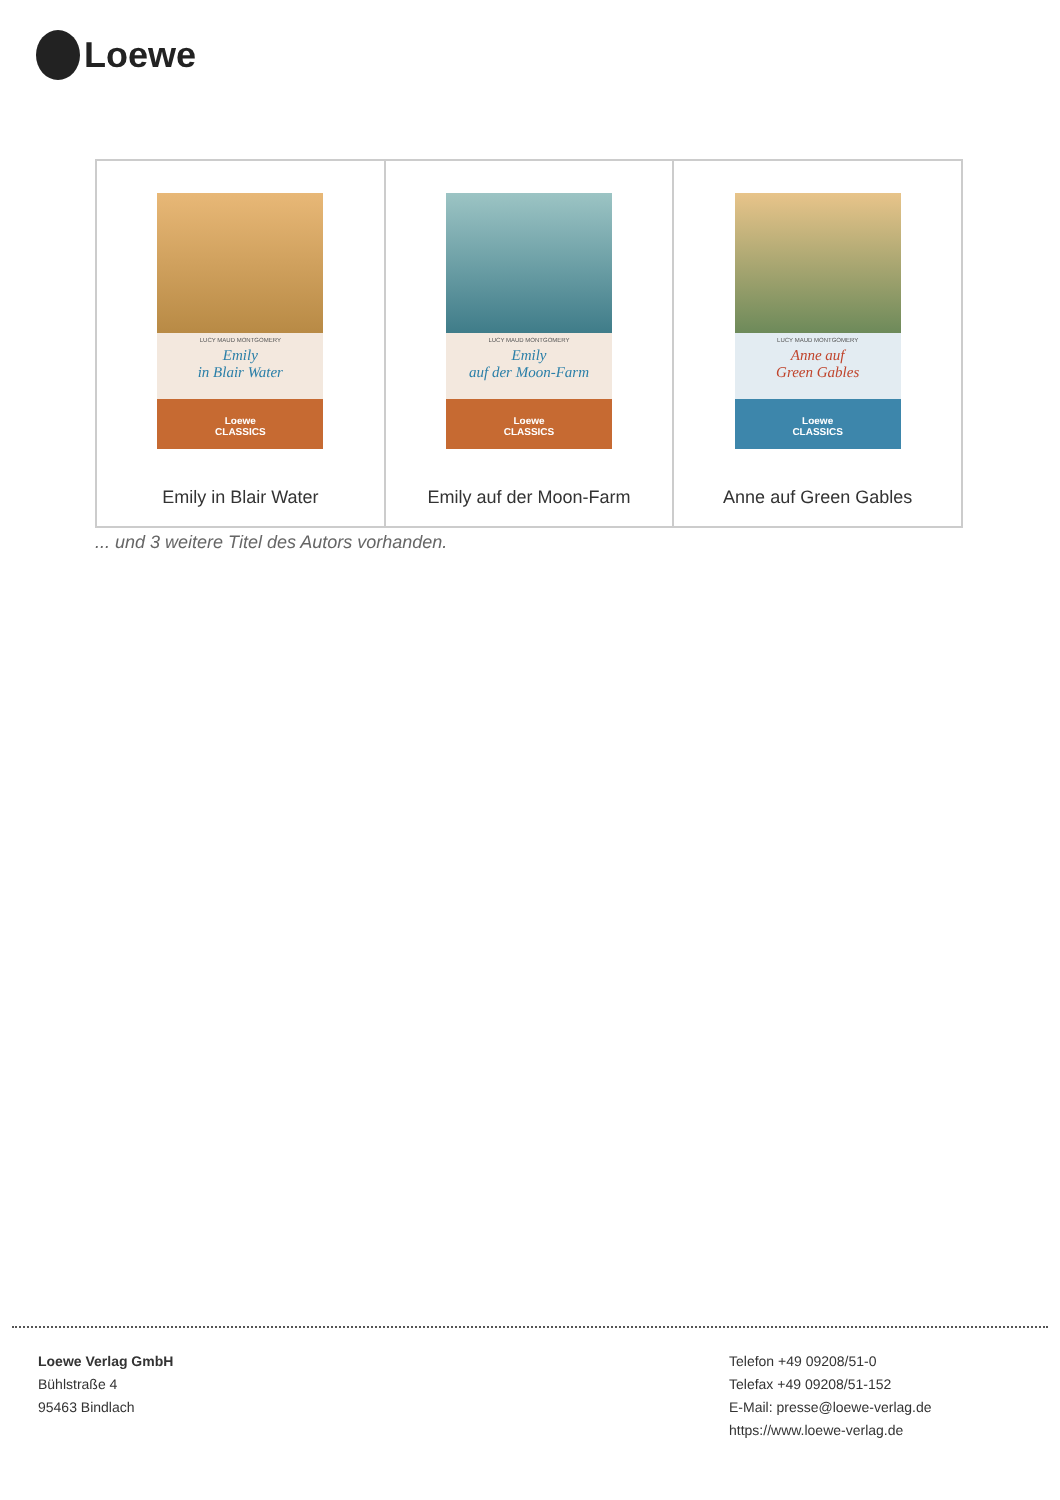Loewe
| LUCY MAUD MONTGOMERY Emily in Blair Water Loewe CLASSICS Emily in Blair Water | LUCY MAUD MONTGOMERY Emily auf der Moon-Farm Loewe CLASSICS Emily auf der Moon-Farm | LUCY MAUD MONTGOMERY Anne auf Green Gables Loewe CLASSICS Anne auf Green Gables |
... und 3 weitere Titel des Autors vorhanden.
Loewe Verlag GmbH
Bühlstraße 4
95463 Bindlach
Telefon +49 09208/51-0
Telefax +49 09208/51-152
E-Mail: presse@loewe-verlag.de
https://www.loewe-verlag.de